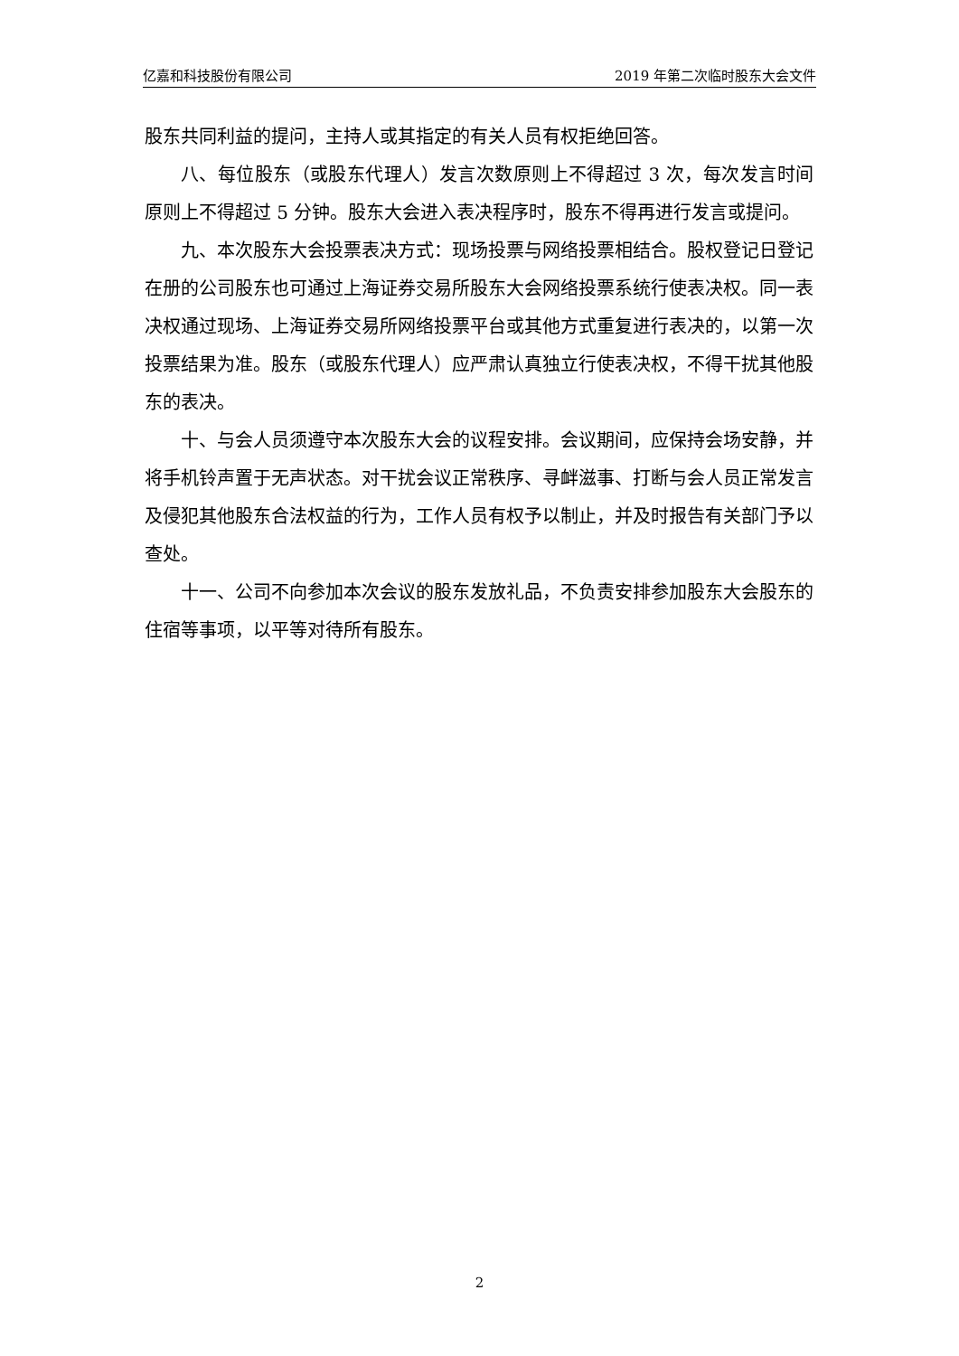亿嘉和科技股份有限公司 2019 年第二次临时股东大会文件
股东共同利益的提问，主持人或其指定的有关人员有权拒绝回答。
八、每位股东（或股东代理人）发言次数原则上不得超过 3 次，每次发言时间原则上不得超过 5 分钟。股东大会进入表决程序时，股东不得再进行发言或提问。
九、本次股东大会投票表决方式：现场投票与网络投票相结合。股权登记日登记在册的公司股东也可通过上海证券交易所股东大会网络投票系统行使表决权。同一表决权通过现场、上海证券交易所网络投票平台或其他方式重复进行表决的，以第一次投票结果为准。股东（或股东代理人）应严肃认真独立行使表决权，不得干扰其他股东的表决。
十、与会人员须遵守本次股东大会的议程安排。会议期间，应保持会场安静，并将手机铃声置于无声状态。对干扰会议正常秩序、寻衅滋事、打断与会人员正常发言及侵犯其他股东合法权益的行为，工作人员有权予以制止，并及时报告有关部门予以查处。
十一、公司不向参加本次会议的股东发放礼品，不负责安排参加股东大会股东的住宿等事项，以平等对待所有股东。
2